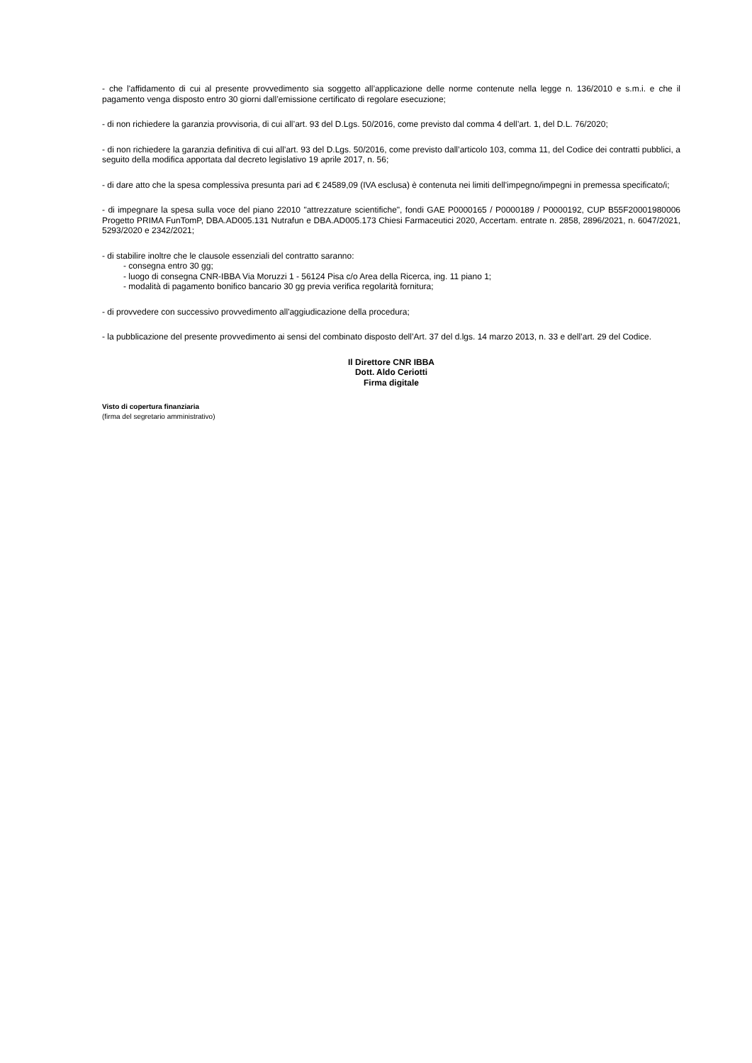- che l'affidamento di cui al presente provvedimento sia soggetto all’applicazione delle norme contenute nella legge n. 136/2010 e s.m.i. e che il pagamento venga disposto entro 30 giorni dall’emissione certificato di regolare esecuzione;
- di non richiedere la garanzia provvisoria, di cui all’art. 93 del D.Lgs. 50/2016, come previsto dal comma 4 dell’art. 1, del D.L. 76/2020;
- di non richiedere la garanzia definitiva di cui all’art. 93 del D.Lgs. 50/2016, come previsto dall’articolo 103, comma 11, del Codice dei contratti pubblici, a seguito della modifica apportata dal decreto legislativo 19 aprile 2017, n. 56;
- di dare atto che la spesa complessiva presunta pari ad € 24589,09 (IVA esclusa) è contenuta nei limiti dell'impegno/impegni in premessa specificato/i;
- di impegnare la spesa sulla voce del piano 22010 "attrezzature scientifiche", fondi GAE P0000165 / P0000189 / P0000192, CUP B55F20001980006 Progetto PRIMA FunTomP, DBA.AD005.131 Nutrafun e DBA.AD005.173 Chiesi Farmaceutici 2020, Accertam. entrate n. 2858, 2896/2021, n. 6047/2021, 5293/2020 e 2342/2021;
- di stabilire inoltre che le clausole essenziali del contratto saranno:
- consegna entro 30 gg;
- luogo di consegna CNR-IBBA Via Moruzzi 1 - 56124 Pisa c/o Area della Ricerca, ing. 11 piano 1;
- modalità di pagamento bonifico bancario 30 gg previa verifica regolarità fornitura;
- di provvedere con successivo provvedimento all'aggiudicazione della procedura;
- la pubblicazione del presente provvedimento ai sensi del combinato disposto dell’Art. 37 del d.lgs. 14 marzo 2013, n. 33 e dell’art. 29 del Codice.
Il Direttore CNR IBBA
Dott. Aldo Ceriotti
Firma digitale
Visto di copertura finanziaria
(firma del segretario amministrativo)